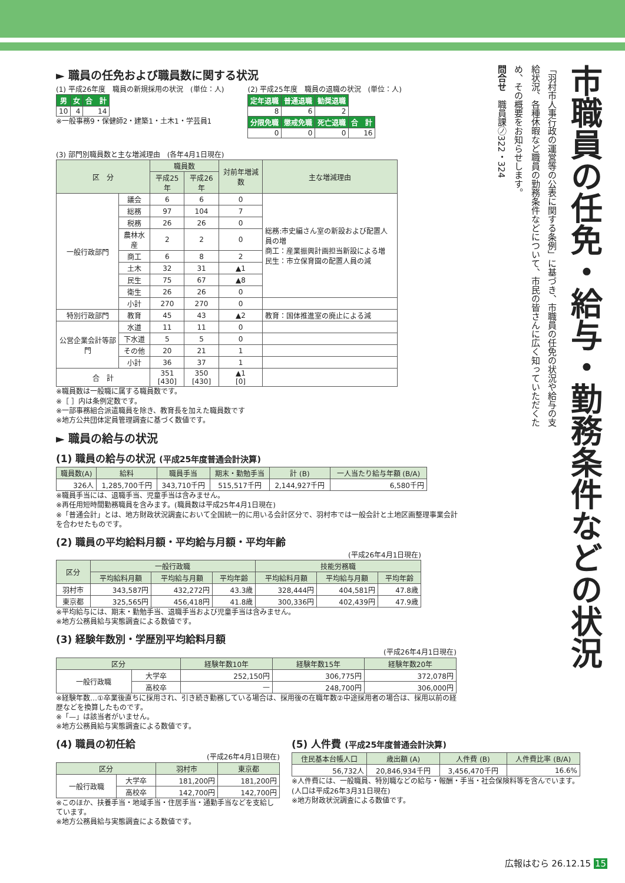市職員の任免・給与・勤務条件などの状況
「羽村市人事行政の運営等の公表に関する条例」に基づき、市職員の任免の状況や給与の支給状況、各種休暇など職員の勤務条件などについて、市民の皆さんに広く知っていただくため、その概要をお知らせします。
問合せ　職員課㋨322・324
► 職員の任免および職員数に関する状況
(1) 平成26年度　職員の新規採用の状況　(単位：人)
| 男 | 女 | 合 計 |
| --- | --- | --- |
| 10 | 4 | 14 |
※一般事務9・保健師2・建築1・土木1・学芸員1
(2) 平成25年度　職員の退職の状況　(単位：人)
| 定年退職 | 普通退職 | 勧奨退職 | |
| --- | --- | --- | --- |
| 8 | 6 | 2 | |
| 分限免職 | 懲戒免職 | 死亡退職 | 合 計 |
| 0 | 0 | 0 | 16 |
(3) 部門別職員数と主な増減理由　(各年4月1日現在)
| 区 分 | | 職員数 | | 対前年増減数 | 主な増減理由 |
| --- | --- | --- | --- | --- | --- |
| | | 平成25年 | 平成26年 | | |
| 一般行政部門 | 議会 | 6 | 6 | 0 | 総務:市史編さん室の新設および配置人員の増 商工：産業振興計画担当新設による増 民生：市立保育園の配置人員の減 |
| | 総務 | 97 | 104 | 7 | |
| | 税務 | 26 | 26 | 0 | |
| | 農林水産 | 2 | 2 | 0 | |
| | 商工 | 6 | 8 | 2 | |
| | 土木 | 32 | 31 | ▲1 | |
| | 民生 | 75 | 67 | ▲8 | |
| | 衛生 | 26 | 26 | 0 | |
| | 小計 | 270 | 270 | 0 | |
| 特別行政部門 | 教育 | 45 | 43 | ▲2 | 教育：国体推進室の廃止による減 |
| 公営企業会計等部門 | 水道 | 11 | 11 | 0 | |
| | 下水道 | 5 | 5 | 0 | |
| | その他 | 20 | 21 | 1 | |
| | 小計 | 36 | 37 | 1 | |
| 合 計 | | 351 [430] | 350 [430] | ▲1 [0] | |
※職員数は一般職に属する職員数です。
※［ ］内は条例定数です。
※一部事務組合派遣職員を除き、教育長を加えた職員数です
※地方公共団体定員管理調査に基づく数値です。
► 職員の給与の状況
(1) 職員の給与の状況 (平成25年度普通会計決算)
| 職員数(A) | 給料 | 職員手当 | 期末・勤勉手当 | 計 (B) | 一人当たり給与年額 (B/A) |
| --- | --- | --- | --- | --- | --- |
| 326人 | 1,285,700千円 | 343,710千円 | 515,517千円 | 2,144,927千円 | 6,580千円 |
※職員手当には、退職手当、児童手当は含みません。
※再任用短時間勤務職員を含みます。(職員数は平成25年4月1日現在)
※「普通会計」とは、地方財政状況調査において全国統一的に用いる会計区分で、羽村市では一般会計と土地区画整理事業会計を合わせたものです。
(2) 職員の平均給料月額・平均給与月額・平均年齢
(平成26年4月1日現在)
| 区分 | 一般行政職 | | | 技能労務職 | | |
| --- | --- | --- | --- | --- | --- | --- |
| | 平均給料月額 | 平均給与月額 | 平均年齢 | 平均給料月額 | 平均給与月額 | 平均年齢 |
| 羽村市 | 343,587円 | 432,272円 | 43.3歳 | 328,444円 | 404,581円 | 47.8歳 |
| 東京都 | 325,565円 | 456,418円 | 41.8歳 | 300,336円 | 402,439円 | 47.9歳 |
※平均給与には、期末・勤勉手当、退職手当および児童手当は含みません。
※地方公務員給与実態調査による数値です。
(3) 経験年数別・学歴別平均給料月額
(平成26年4月1日現在)
| 区分 | | 経験年数10年 | 経験年数15年 | 経験年数20年 |
| --- | --- | --- | --- | --- |
| 一般行政職 | 大学卒 | 252,150円 | 306,775円 | 372,078円 |
| | 高校卒 | — | 248,700円 | 306,000円 |
※経験年数…①卒業後直ちに採用され、引き続き勤務している場合は、採用後の在職年数②中途採用者の場合は、採用以前の経歴などを換算したものです。
※「—」は該当者がいません。
※地方公務員給与実態調査による数値です。
(4) 職員の初任給
(平成26年4月1日現在)
| 区分 | | 羽村市 | 東京都 |
| --- | --- | --- | --- |
| 一般行政職 | 大学卒 | 181,200円 | 181,200円 |
| | 高校卒 | 142,700円 | 142,700円 |
※このほか、扶養手当・地域手当・住居手当・通勤手当などを支給しています。
※地方公務員給与実態調査による数値です。
(5) 人件費 (平成25年度普通会計決算)
| 住民基本台帳人口 | 歳出額 (A) | 人件費 (B) | 人件費比率 (B/A) |
| --- | --- | --- | --- |
| 56,732人 | 20,846,934千円 | 3,456,470千円 | 16.6% |
※人件費には、一般職員、特別職などの給与・報酬・手当・社会保険料等を含んでいます。(人口は平成26年3月31日現在)
※地方財政状況調査による数値です。
広報はむら 26.12.15 15